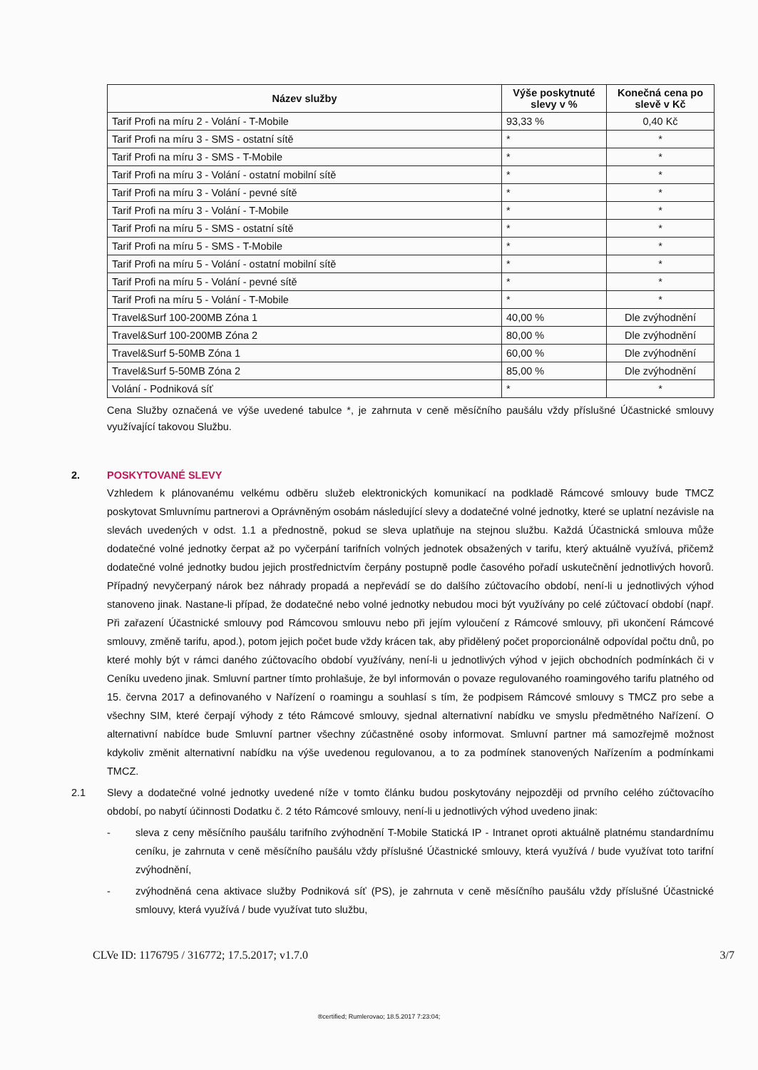| Název služby | Výše poskytnuté slevy v % | Konečná cena po slevě v Kč |
| --- | --- | --- |
| Tarif Profi na míru 2 - Volání - T-Mobile | 93,33 % | 0,40 Kč |
| Tarif Profi na míru 3 - SMS - ostatní sítě | * | * |
| Tarif Profi na míru 3 - SMS - T-Mobile | * | * |
| Tarif Profi na míru 3 - Volání - ostatní mobilní sítě | * | * |
| Tarif Profi na míru 3 - Volání - pevné sítě | * | * |
| Tarif Profi na míru 3 - Volání - T-Mobile | * | * |
| Tarif Profi na míru 5 - SMS - ostatní sítě | * | * |
| Tarif Profi na míru 5 - SMS - T-Mobile | * | * |
| Tarif Profi na míru 5 - Volání - ostatní mobilní sítě | * | * |
| Tarif Profi na míru 5 - Volání - pevné sítě | * | * |
| Tarif Profi na míru 5 - Volání - T-Mobile | * | * |
| Travel&Surf 100-200MB Zóna 1 | 40,00 % | Dle zvýhodnění |
| Travel&Surf 100-200MB Zóna 2 | 80,00 % | Dle zvýhodnění |
| Travel&Surf 5-50MB Zóna 1 | 60,00 % | Dle zvýhodnění |
| Travel&Surf 5-50MB Zóna 2 | 85,00 % | Dle zvýhodnění |
| Volání - Podniková síť | * | * |
Cena Služby označená ve výše uvedené tabulce *, je zahrnuta v ceně měsíčního paušálu vždy příslušné Účastnické smlouvy využívající takovou Službu.
2. POSKYTOVANÉ SLEVY
Vzhledem k plánovanému velkému odběru služeb elektronických komunikací na podkladě Rámcové smlouvy bude TMCZ poskytovat Smluvnímu partnerovi a Oprávněným osobám následující slevy a dodatečné volné jednotky, které se uplatní nezávisle na slevách uvedených v odst. 1.1 a přednostně, pokud se sleva uplatňuje na stejnou službu. Každá Účastnická smlouva může dodatečné volné jednotky čerpat až po vyčerpání tarifních volných jednotek obsažených v tarifu, který aktuálně využívá, přičemž dodatečné volné jednotky budou jejich prostřednictvím čerpány postupně podle časového pořadí uskutečnění jednotlivých hovorů. Případný nevyčerpaný nárok bez náhrady propadá a nepřevádí se do dalšího zúčtovacího období, není-li u jednotlivých výhod stanoveno jinak. Nastane-li případ, že dodatečné nebo volné jednotky nebudou moci být využívány po celé zúčtovací období (např. Při zařazení Účastnické smlouvy pod Rámcovou smlouvu nebo při jejím vyloučení z Rámcové smlouvy, při ukončení Rámcové smlouvy, změně tarifu, apod.), potom jejich počet bude vždy krácen tak, aby přidělený počet proporcionálně odpovídal počtu dnů, po které mohly být v rámci daného zúčtovacího období využívány, není-li u jednotlivých výhod v jejich obchodních podmínkách či v Ceníku uvedeno jinak. Smluvní partner tímto prohlašuje, že byl informován o povaze regulovaného roamingového tarifu platného od 15. června 2017 a definovaného v Nařízení o roamingu a souhlasí s tím, že podpisem Rámcové smlouvy s TMCZ pro sebe a všechny SIM, které čerpají výhody z této Rámcové smlouvy, sjednal alternativní nabídku ve smyslu předmětného Nařízení. O alternativní nabídce bude Smluvní partner všechny zúčastněné osoby informovat. Smluvní partner má samozřejmě možnost kdykoliv změnit alternativní nabídku na výše uvedenou regulovanou, a to za podmínek stanovených Nařízením a podmínkami TMCZ.
2.1 Slevy a dodatečné volné jednotky uvedené níže v tomto článku budou poskytovány nejpozději od prvního celého zúčtovacího období, po nabytí účinnosti Dodatku č. 2 této Rámcové smlouvy, není-li u jednotlivých výhod uvedeno jinak:
- sleva z ceny měsíčního paušálu tarifního zvýhodnění T-Mobile Statická IP - Intranet oproti aktuálně platnému standardnímu ceníku, je zahrnuta v ceně měsíčního paušálu vždy příslušné Účastnické smlouvy, která využívá / bude využívat toto tarifní zvýhodnění,
- zvýhodněná cena aktivace služby Podniková síť (PS), je zahrnuta v ceně měsíčního paušálu vždy příslušné Účastnické smlouvy, která využívá / bude využívat tuto službu,
CLVe ID: 1176795 / 316772; 17.5.2017; v1.7.0 3/7
®certified; Rumlerovao; 18.5.2017 7:23:04;